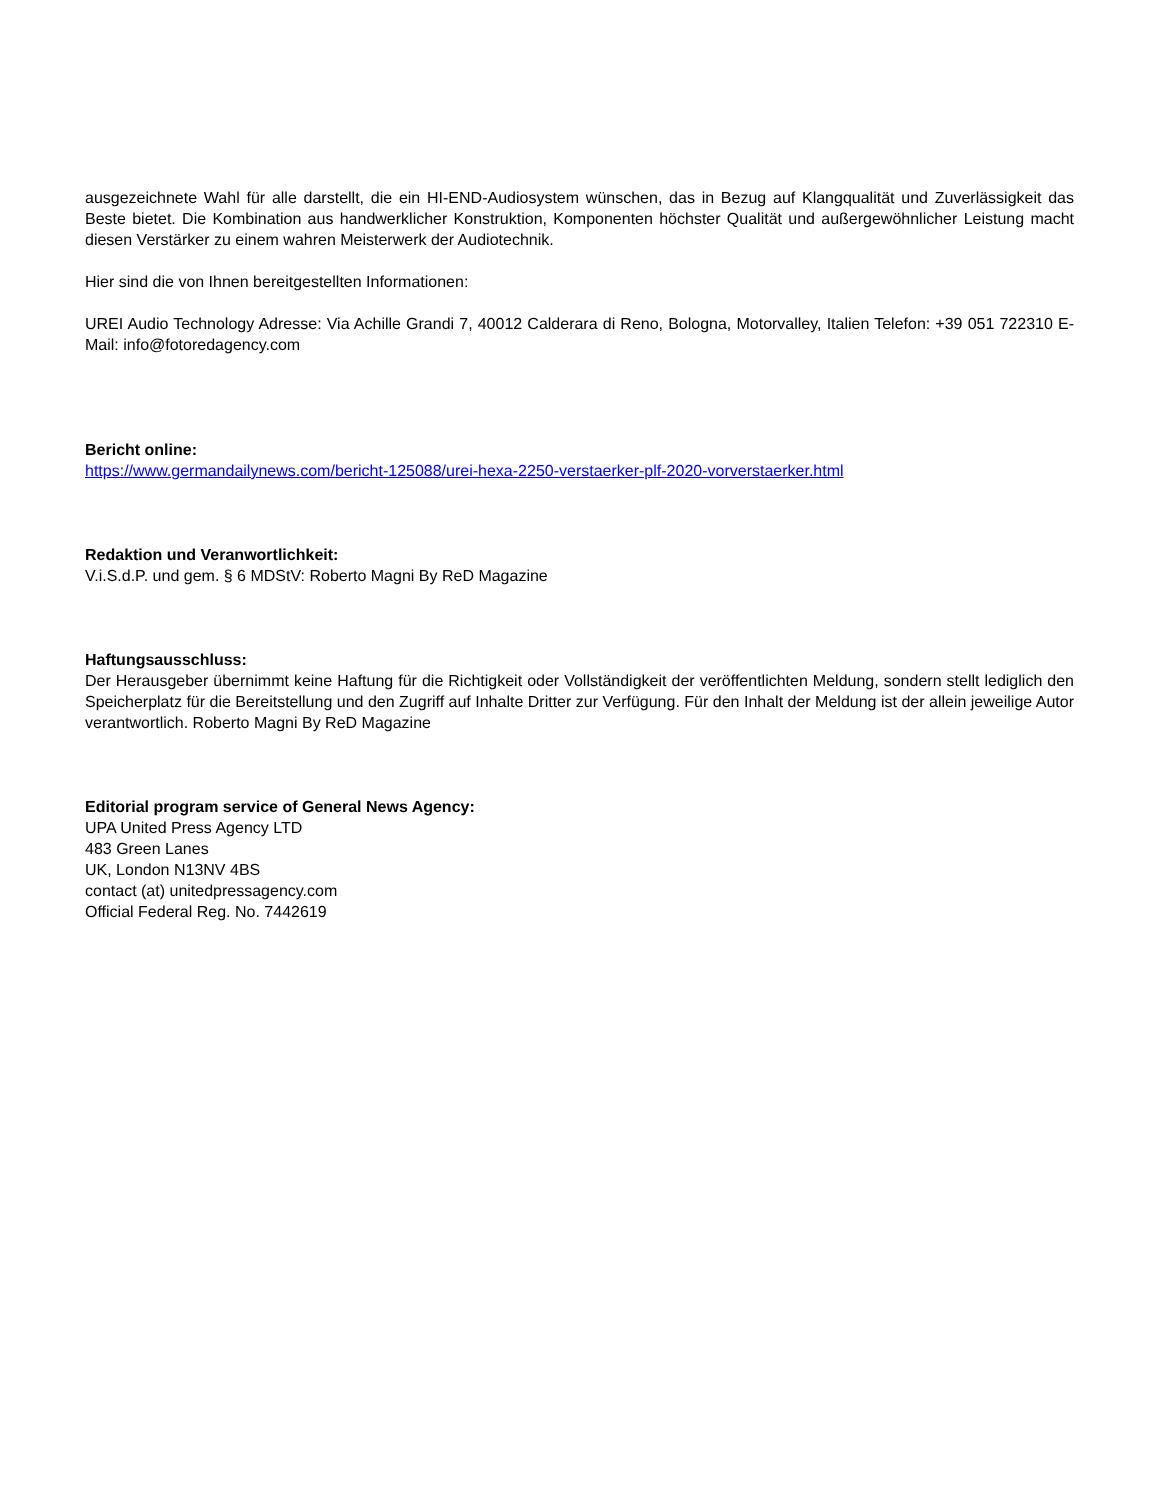ausgezeichnete Wahl für alle darstellt, die ein HI-END-Audiosystem wünschen, das in Bezug auf Klangqualität und Zuverlässigkeit das Beste bietet. Die Kombination aus handwerklicher Konstruktion, Komponenten höchster Qualität und außergewöhnlicher Leistung macht diesen Verstärker zu einem wahren Meisterwerk der Audiotechnik.
Hier sind die von Ihnen bereitgestellten Informationen:
UREI Audio Technology Adresse: Via Achille Grandi 7, 40012 Calderara di Reno, Bologna, Motorvalley, Italien Telefon: +39 051 722310 E-Mail: info@fotoredagency.com
Bericht online:
https://www.germandailynews.com/bericht-125088/urei-hexa-2250-verstaerker-plf-2020-vorverstaerker.html
Redaktion und Veranwortlichkeit:
V.i.S.d.P. und gem. § 6 MDStV: Roberto Magni By ReD Magazine
Haftungsausschluss:
Der Herausgeber übernimmt keine Haftung für die Richtigkeit oder Vollständigkeit der veröffentlichten Meldung, sondern stellt lediglich den Speicherplatz für die Bereitstellung und den Zugriff auf Inhalte Dritter zur Verfügung. Für den Inhalt der Meldung ist der allein jeweilige Autor verantwortlich. Roberto Magni By ReD Magazine
Editorial program service of General News Agency:
UPA United Press Agency LTD
483 Green Lanes
UK, London N13NV 4BS
contact (at) unitedpressagency.com
Official Federal Reg. No. 7442619